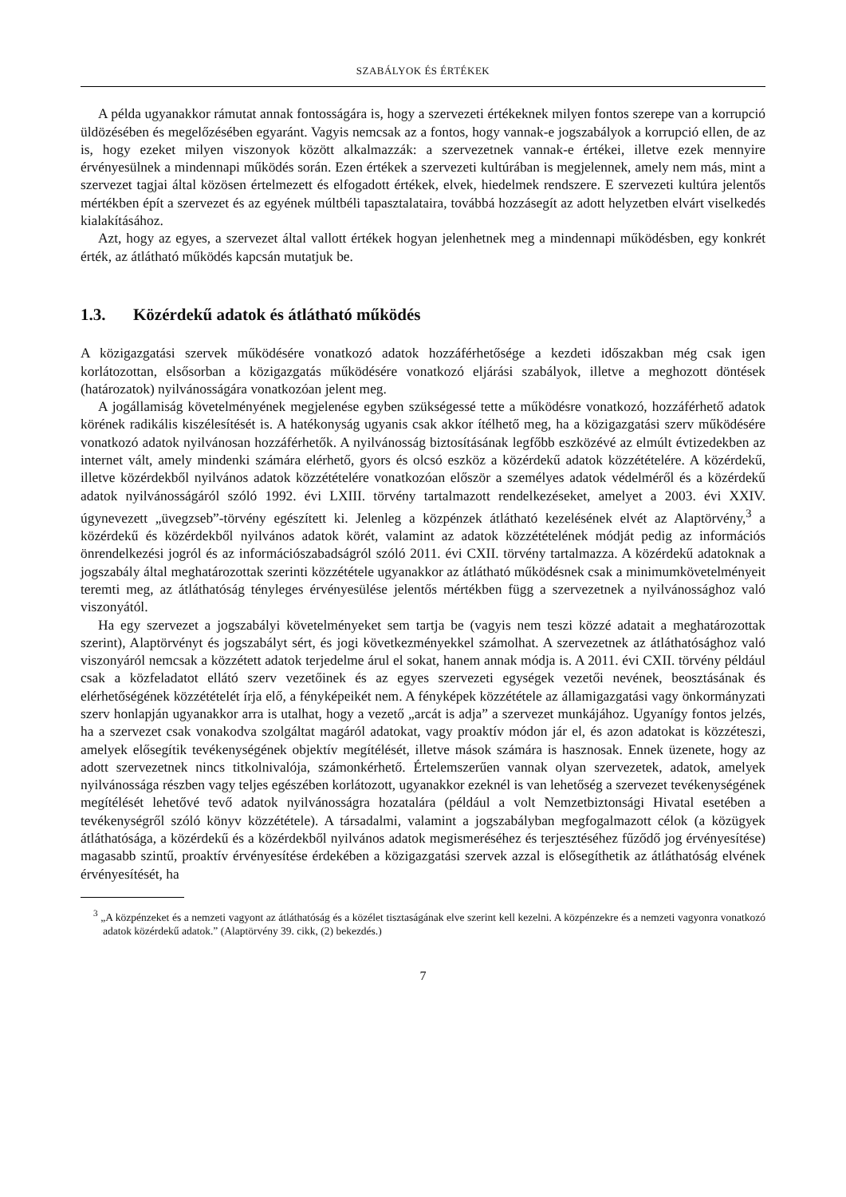SZABÁLYOK ÉS ÉRTÉKEK
A példa ugyanakkor rámutat annak fontosságára is, hogy a szervezeti értékeknek milyen fontos szerepe van a korrupció üldözésében és megelőzésében egyaránt. Vagyis nemcsak az a fontos, hogy vannak-e jogszabályok a korrupció ellen, de az is, hogy ezeket milyen viszonyok között alkalmazzák: a szervezetnek vannak-e értékei, illetve ezek mennyire érvényesülnek a mindennapi működés során. Ezen értékek a szervezeti kultúrában is megjelennek, amely nem más, mint a szervezet tagjai által közösen értelmezett és elfogadott értékek, elvek, hiedelmek rendszere. E szervezeti kultúra jelentős mértékben épít a szervezet és az egyének múltbéli tapasztalataira, továbbá hozzásegít az adott helyzetben elvárt viselkedés kialakításához.
Azt, hogy az egyes, a szervezet által vallott értékek hogyan jelenhetnek meg a mindennapi működésben, egy konkrét érték, az átlátható működés kapcsán mutatjuk be.
1.3. Közérdekű adatok és átlátható működés
A közigazgatási szervek működésére vonatkozó adatok hozzáférhetősége a kezdeti időszakban még csak igen korlátozottan, elsősorban a közigazgatás működésére vonatkozó eljárási szabályok, illetve a meghozott döntések (határozatok) nyilvánosságára vonatkozóan jelent meg.
A jogállamiság követelményének megjelenése egyben szükségessé tette a működésre vonatkozó, hozzáférhető adatok körének radikális kiszélesítését is. A hatékonyság ugyanis csak akkor ítélhető meg, ha a közigazgatási szerv működésére vonatkozó adatok nyilvánosan hozzáférhetők. A nyilvánosság biztosításának legfőbb eszközévé az elmúlt évtizedekben az internet vált, amely mindenki számára elérhető, gyors és olcsó eszköz a közérdekű adatok közzétételére. A közérdekű, illetve közérdekből nyilvános adatok közzétételére vonatkozóan először a személyes adatok védelméről és a közérdekű adatok nyilvánosságáról szóló 1992. évi LXIII. törvény tartalmazott rendelkezéseket, amelyet a 2003. évi XXIV. úgynevezett „üvegzseb”-törvény egészített ki. Jelenleg a közpénzek átlátható kezelésének elvét az Alaptörvény,<sup>3</sup> a közérdekű és közérdekből nyilvános adatok körét, valamint az adatok közzétételének módját pedig az információs önrendelkezési jogról és az információszabadságról szóló 2011. évi CXII. törvény tartalmazza. A közérdekű adatoknak a jogszabály által meghatározottak szerinti közzététele ugyanakkor az átlátható működésnek csak a minimumkövetelményeit teremti meg, az átláthatóság tényleges érvényesülése jelentős mértékben függ a szervezetnek a nyilvánossághoz való viszonyától.
Ha egy szervezet a jogszabályi követelményeket sem tartja be (vagyis nem teszi közzé adatait a meghatározottak szerint), Alaptörvényt és jogszabályt sért, és jogi következményekkel számolhat. A szervezetnek az átláthatósághoz való viszonyáról nemcsak a közzétett adatok terjedelme árul el sokat, hanem annak módja is. A 2011. évi CXII. törvény például csak a közfeladatot ellátó szerv vezetőinek és az egyes szervezeti egységek vezetői nevének, beosztásának és elérhetőségének közzétételét írja elő, a fényképeikét nem. A fényképek közzététele az államigazgatási vagy önkormányzati szerv honlapján ugyanakkor arra is utalhat, hogy a vezető „arcát is adja” a szervezet munkájához. Ugyanígy fontos jelzés, ha a szervezet csak vonakodva szolgáltat magáról adatokat, vagy proaktív módon jár el, és azon adatokat is közzéteszi, amelyek elősegítik tevékenységének objektív megítélését, illetve mások számára is hasznosak. Ennek üzenete, hogy az adott szervezetnek nincs titkolnivalója, számonkérhető. Értelemszerűen vannak olyan szervezetek, adatok, amelyek nyilvánossága részben vagy teljes egészében korlátozott, ugyanakkor ezeknél is van lehetőség a szervezet tevékenységének megítélését lehetővé tevő adatok nyilvánosságra hozatalára (például a volt Nemzetbiztonsági Hivatal esetében a tevékenységről szóló könyv közzététele). A társadalmi, valamint a jogszabályban megfogalmazott célok (a közügyek átláthatósága, a közérdekű és a közérdekből nyilvános adatok megismeréséhez és terjesztéséhez fűződő jog érvényesítése) magasabb szintű, proaktív érvényesítése érdekében a közigazgatási szervek azzal is elősegíthetik az átláthatóság elvének érvényesítését, ha
<sup>3</sup> „A közpénzeket és a nemzeti vagyont az átláthatóság és a közélet tisztaságának elve szerint kell kezelni. A közpénzekre és a nemzeti vagyonra vonatkozó adatok közérdekű adatok.” (Alaptörvény 39. cikk, (2) bekezdés.)
7